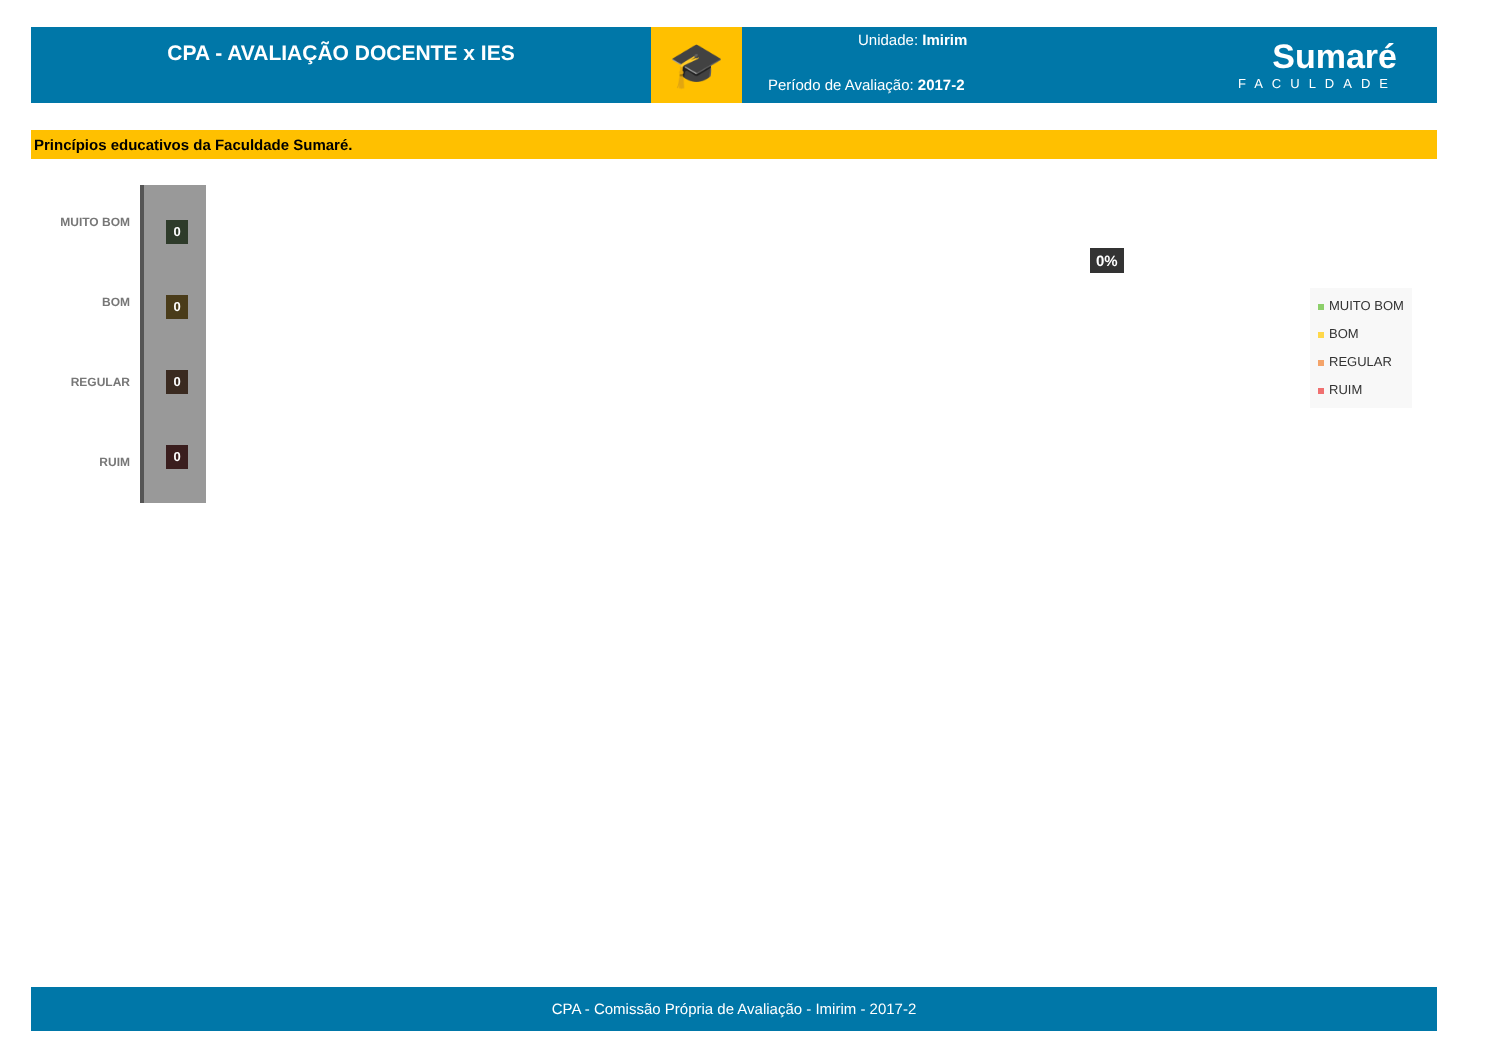CPA - AVALIAÇÃO DOCENTE x IES
🎓
Unidade: Imirim
Período de Avaliação: 2017-2
Sumaré
FACULDADE
Princípios educativos da Faculdade Sumaré.
MUITO BOM
BOM
REGULAR
RUIM
0
0
0
0
0%
MUITO BOM
BOM
REGULAR
RUIM
CPA - Comissão Própria de Avaliação - Imirim - 2017-2